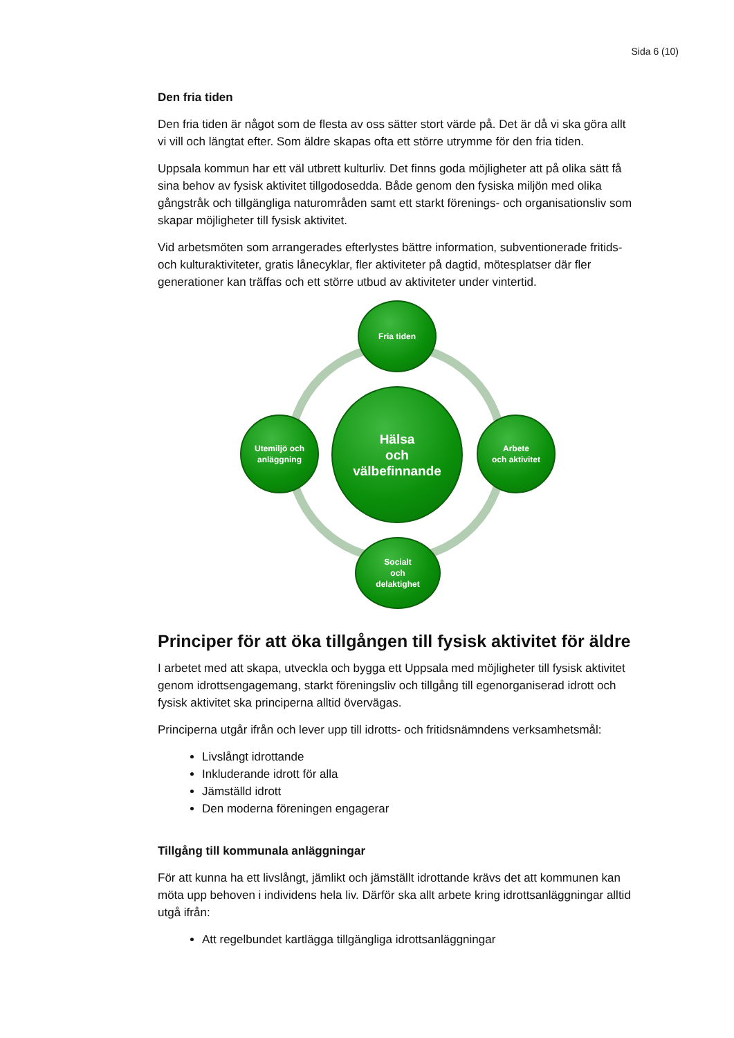Sida 6 (10)
Den fria tiden
Den fria tiden är något som de flesta av oss sätter stort värde på. Det är då vi ska göra allt vi vill och längtat efter. Som äldre skapas ofta ett större utrymme för den fria tiden.
Uppsala kommun har ett väl utbrett kulturliv. Det finns goda möjligheter att på olika sätt få sina behov av fysisk aktivitet tillgodosedda. Både genom den fysiska miljön med olika gångstråk och tillgängliga naturområden samt ett starkt förenings- och organisationsliv som skapar möjligheter till fysisk aktivitet.
Vid arbetsmöten som arrangerades efterlystes bättre information, subventionerade fritids- och kulturaktiviteter, gratis lånecyklar, fler aktiviteter på dagtid, mötesplatser där fler generationer kan träffas och ett större utbud av aktiviteter under vintertid.
Fria tiden
Hälsa
och
välbefinnande
Utemiljö och
anläggning
Arbete
och aktivitet
Socialt
och
delaktighet
Principer för att öka tillgången till fysisk aktivitet för äldre
I arbetet med att skapa, utveckla och bygga ett Uppsala med möjligheter till fysisk aktivitet genom idrottsengagemang, starkt föreningsliv och tillgång till egenorganiserad idrott och fysisk aktivitet ska principerna alltid övervägas.
Principerna utgår ifrån och lever upp till idrotts- och fritidsnämndens verksamhetsmål:
Livslångt idrottande
Inkluderande idrott för alla
Jämställd idrott
Den moderna föreningen engagerar
Tillgång till kommunala anläggningar
För att kunna ha ett livslångt, jämlikt och jämställt idrottande krävs det att kommunen kan möta upp behoven i individens hela liv. Därför ska allt arbete kring idrottsanläggningar alltid utgå ifrån:
Att regelbundet kartlägga tillgängliga idrottsanläggningar